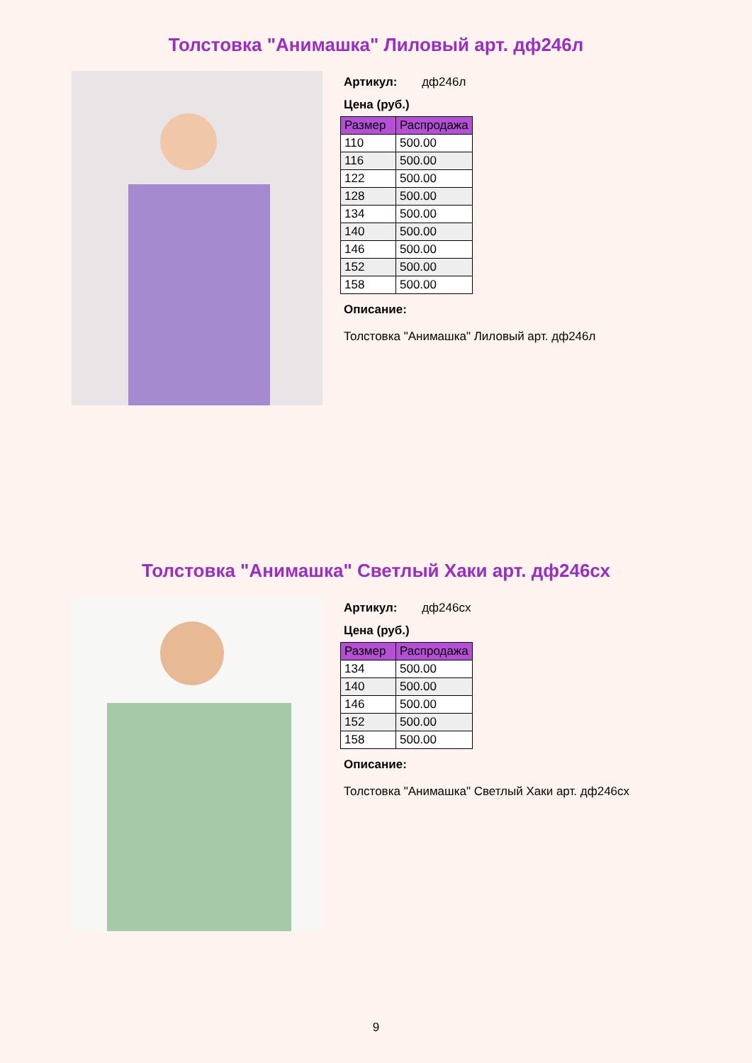Толстовка "Анимашка" Лиловый арт. дф246л
Артикул: дф246л
Цена (руб.)
| Размер | Распродажа |
| --- | --- |
| 110 | 500.00 |
| 116 | 500.00 |
| 122 | 500.00 |
| 128 | 500.00 |
| 134 | 500.00 |
| 140 | 500.00 |
| 146 | 500.00 |
| 152 | 500.00 |
| 158 | 500.00 |
Описание:
Толстовка "Анимашка" Лиловый арт. дф246л
Толстовка "Анимашка" Светлый Хаки арт. дф246сх
Артикул: дф246сх
Цена (руб.)
| Размер | Распродажа |
| --- | --- |
| 134 | 500.00 |
| 140 | 500.00 |
| 146 | 500.00 |
| 152 | 500.00 |
| 158 | 500.00 |
Описание:
Толстовка "Анимашка" Светлый Хаки арт. дф246сх
9